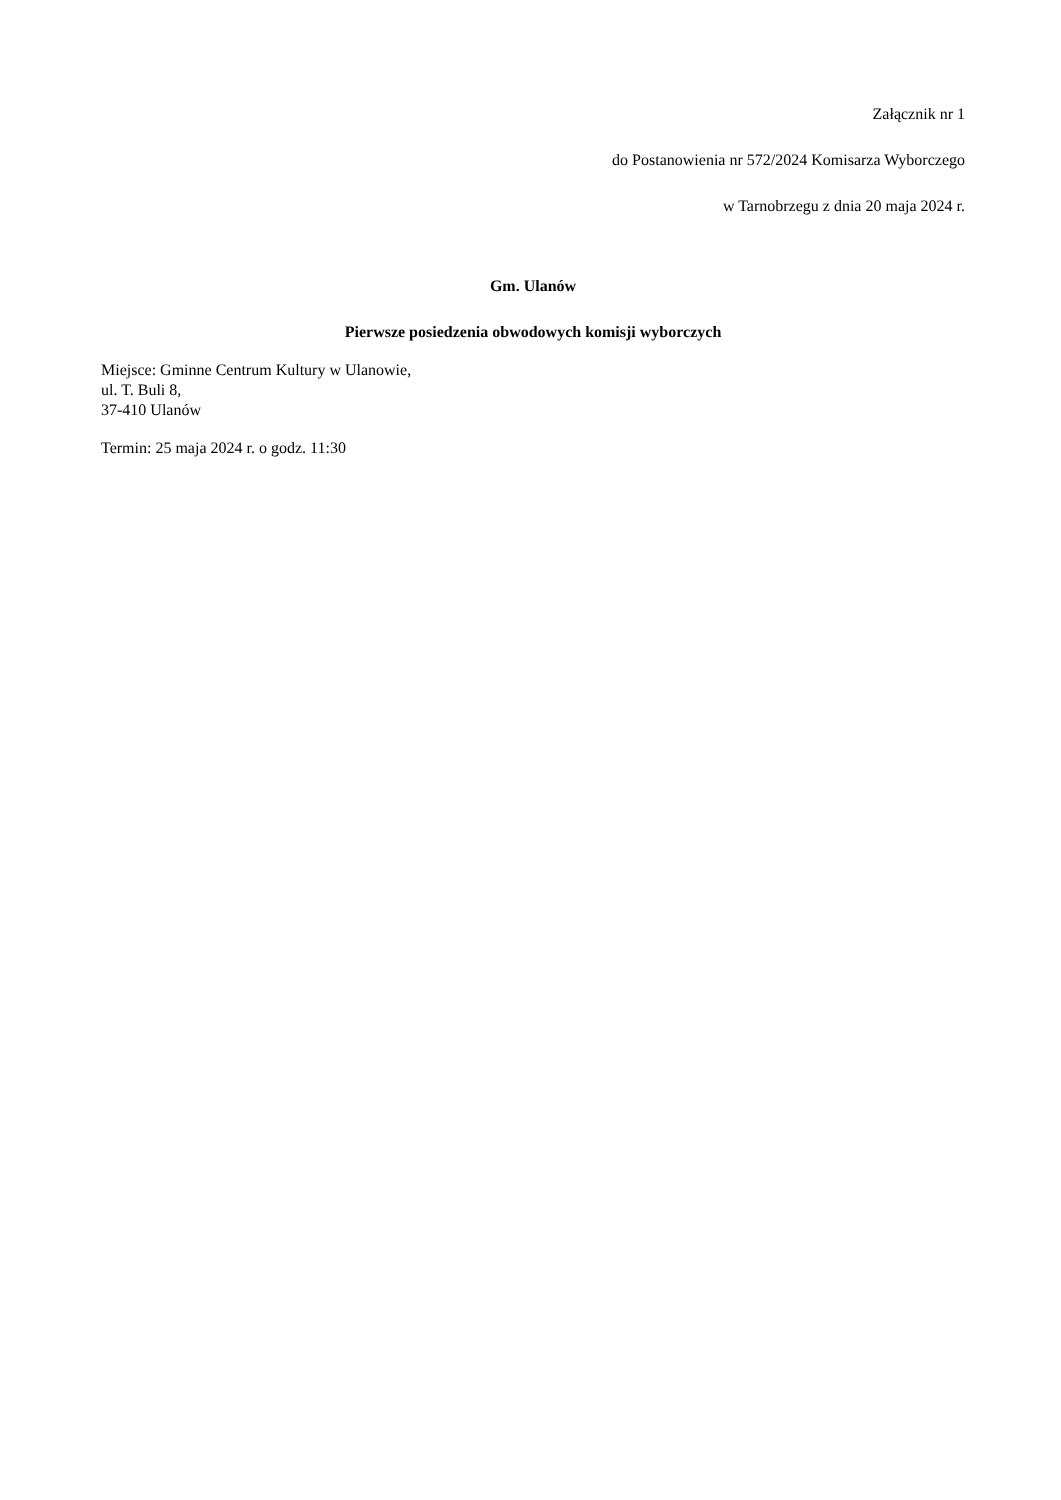Załącznik nr 1
do Postanowienia nr 572/2024 Komisarza Wyborczego
w Tarnobrzegu z dnia 20 maja 2024 r.
Gm. Ulanów
Pierwsze posiedzenia obwodowych komisji wyborczych
Miejsce: Gminne Centrum Kultury w Ulanowie,
ul. T. Buli 8,
37-410 Ulanów
Termin: 25 maja 2024 r. o godz. 11:30